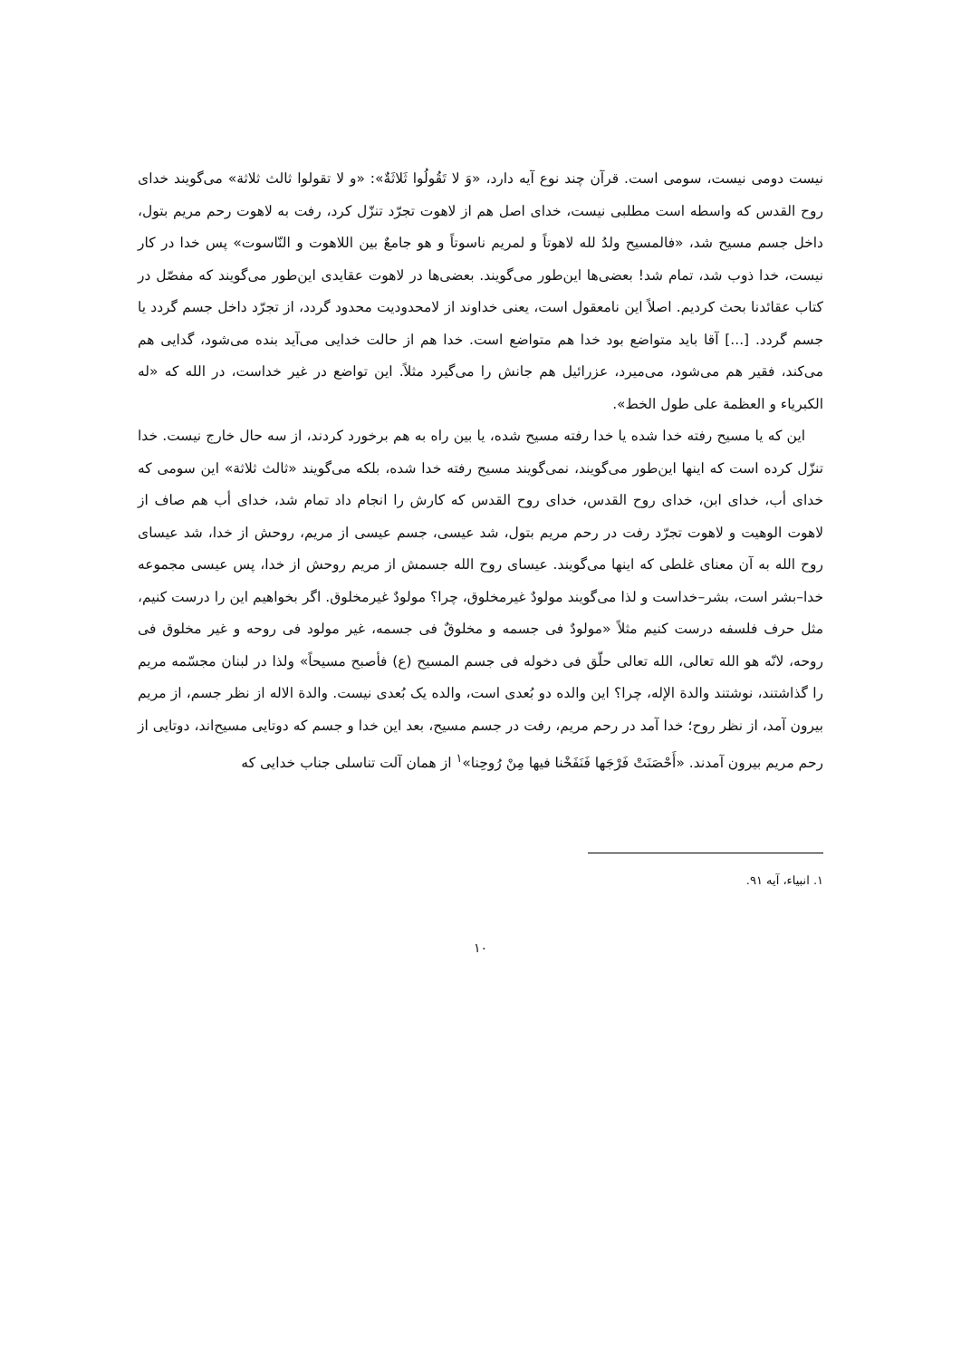نیست دومی نیست، سومی است. قرآن چند نوع آیه دارد، «وَ لا تَقُولُوا ثَلاثَةٌ»: «و لا تقولوا ثالث ثلاثة» می‌گویند خدای روح القدس که واسطه است مطلبی نیست، خدای اصل هم از لاهوت تجرّد تنزّل کرد، رفت به لاهوت رحم مریم بتول، داخل جسم مسیح شد، «فالمسیح ولدُ لله لاهوتاً و لمریم ناسوتاً و هو جامعٌ بین اللاهوت و النّاسوت» پس خدا در کار نیست، خدا ذوب شد، تمام شد! بعضی‌ها این‌طور می‌گویند. بعضی‌ها در لاهوت عقایدی این‌طور می‌گویند که مفصّل در کتاب عقائدنا بحث کردیم. اصلاً این نامعقول است، یعنی خداوند از لامحدودیت محدود گردد، از تجرّد داخل جسم گردد یا جسم گردد. [...] آقا باید متواضع بود خدا هم متواضع است. خدا هم از حالت خدایی می‌آید بنده می‌شود، گدایی هم می‌کند، فقیر هم می‌شود، می‌میرد، عزرائیل هم جانش را می‌گیرد مثلاً. این تواضع در غیر خداست، در الله که «له الکبریاء و العظمة علی طول الخط».
این که یا مسیح رفته خدا شده یا خدا رفته مسیح شده، یا بین راه به هم برخورد کردند، از سه حال خارج نیست. خدا تنزّل کرده است که اینها این‌طور می‌گویند، نمی‌گویند مسیح رفته خدا شده، بلکه می‌گویند «ثالث ثلاثة» این سومی که خدای أب، خدای ابن، خدای روح القدس، خدای روح القدس که کارش را انجام داد تمام شد، خدای أب هم صاف از لاهوت الوهیت و لاهوت تجرّد رفت در رحم مریم بتول، شد عیسی، جسم عیسی از مریم، روحش از خدا، شد عیسای روح الله به آن معنای غلطی که اینها می‌گویند. عیسای روح الله جسمش از مریم روحش از خدا، پس عیسی مجموعه خدا–بشر است، بشر–خداست و لذا می‌گویند مولودٌ غیرمخلوق، چرا؟ مولودٌ غیرمخلوق. اگر بخواهیم این را درست کنیم، مثل حرف فلسفه درست کنیم مثلاً «مولودٌ فی جسمه و مخلوقٌ فی جسمه، غیر مولود فی روحه و غیر مخلوق فی روحه، لانّه هو الله تعالی، الله تعالی حلّق فی دخوله فی جسم المسیح (ع) فأصبح مسیحاً» ولذا در لبنان مجسّمه مریم را گذاشتند، نوشتند والدة الإله، چرا؟ این والده دو بُعدی است، والده یک بُعدی نیست. والدة الاله از نظر جسم، از مریم بیرون آمد، از نظر روح؛ خدا آمد در رحم مریم، رفت در جسم مسیح، بعد این خدا و جسم که دوتایی مسیح‌اند، دوتایی از رحم مریم بیرون آمدند. «أَحْصَنَتْ فَرْجَها فَنَفَخْنا فیها مِنْ رُوحِنا»<sup>۱</sup> از همان آلت تناسلی جناب خدایی که
۱. انبیاء، آیه ۹۱.
۱۰